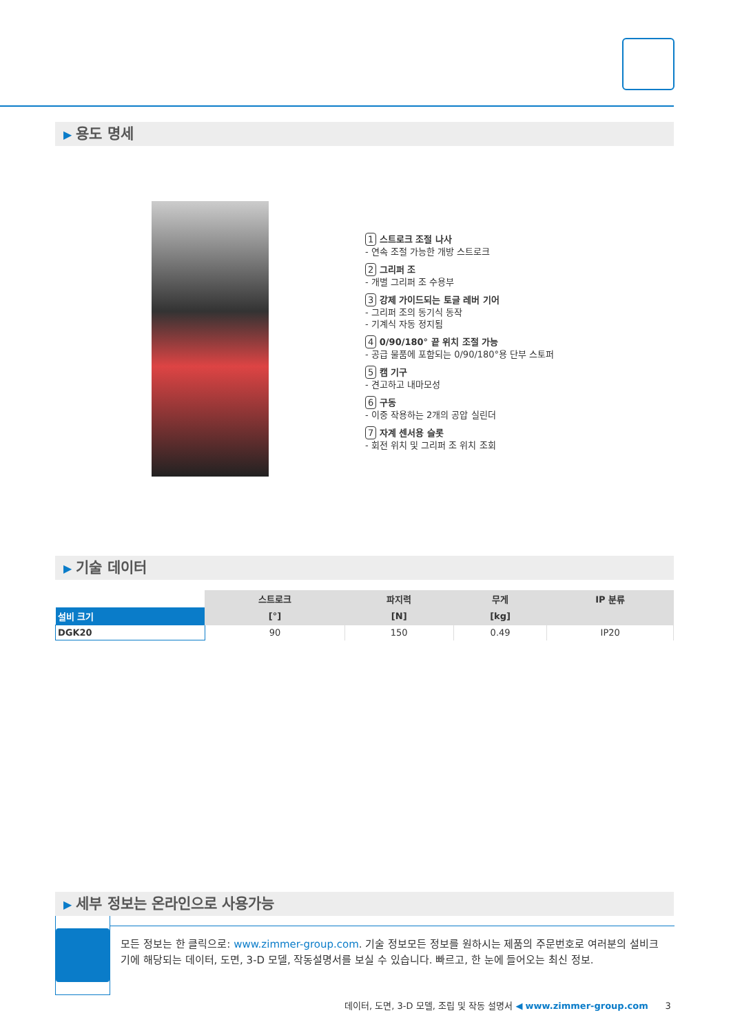▶ 용도 명세
1 스트로크 조절 나사
- 연속 조절 가능한 개방 스트로크
2 그리퍼 조
- 개별 그리퍼 조 수용부
3 강제 가이드되는 토글 레버 기어
- 그리퍼 조의 동기식 동작
- 기계식 자동 정지됨
4 0/90/180° 끝 위치 조절 가능
- 공급 물품에 포함되는 0/90/180°용 단부 스토퍼
5 캠 기구
- 견고하고 내마모성
6 구동
- 이중 작용하는 2개의 공압 실린더
7 자계 센서용 슬롯
- 회전 위치 및 그리퍼 조 위치 조회
▶ 기술 데이터
| | 스트로크 | 파지력 | 무게 | IP 분류 |
| --- | --- | --- | --- | --- |
| 설비 크기 | [°] | [N] | [kg] | |
| DGK20 | 90 | 150 | 0.49 | IP20 |
▶ 세부 정보는 온라인으로 사용가능
모든 정보는 한 클릭으로: www.zimmer-group.com. 기술 정보모든 정보를 원하시는 제품의 주문번호로 여러분의 설비크기에 해당되는 데이터, 도면, 3-D 모델, 작동설명서를 보실 수 있습니다. 빠르고, 한 눈에 들어오는 최신 정보.
데이터, 도면, 3-D 모델, 조립 및 작동 설명서 ◀ www.zimmer-group.com 3